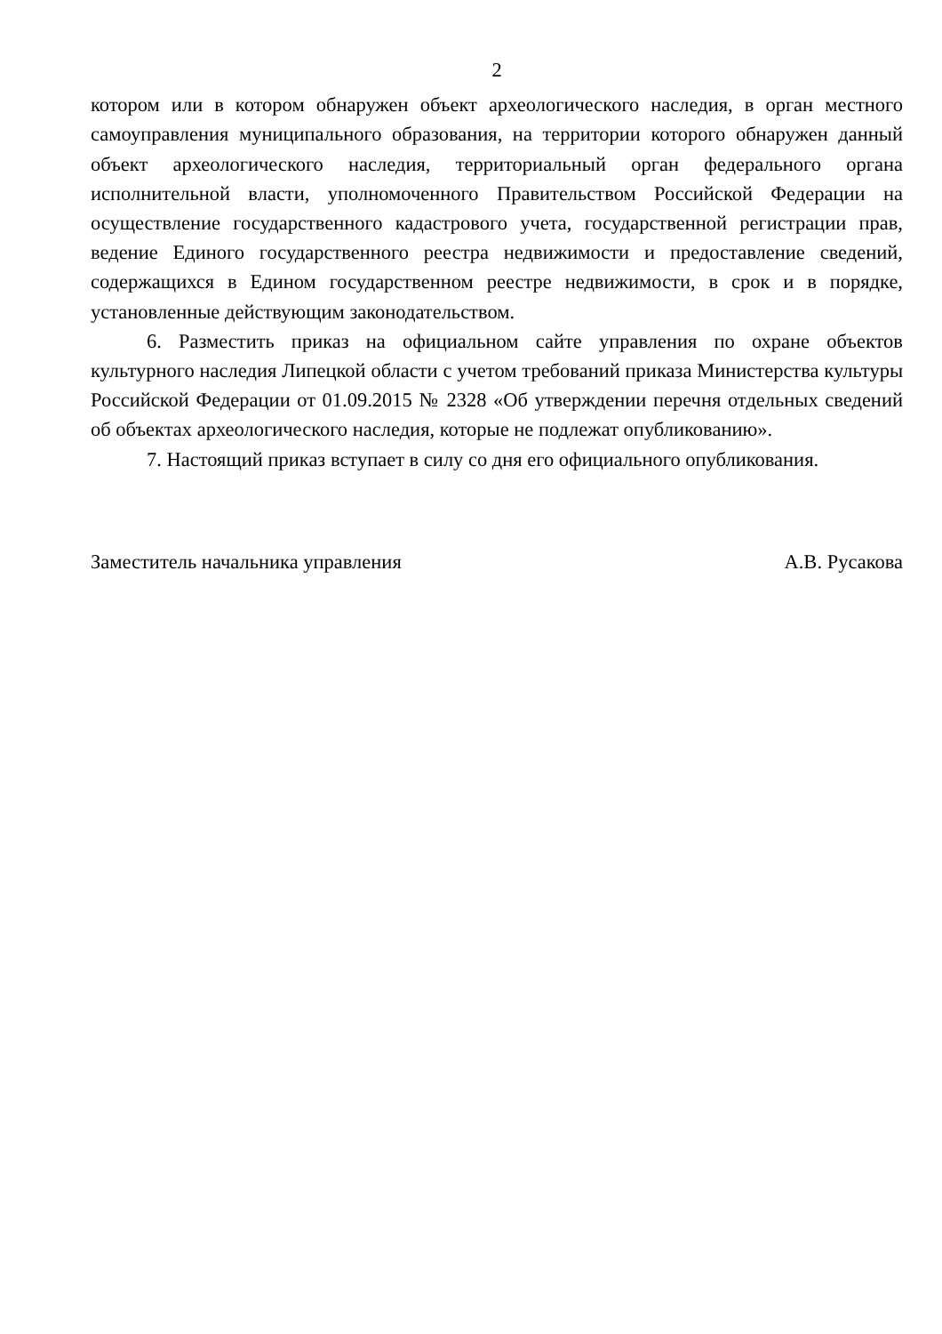2
котором или в котором обнаружен объект археологического наследия, в орган местного самоуправления муниципального образования, на территории которого обнаружен данный объект археологического наследия, территориальный орган федерального органа исполнительной власти, уполномоченного Правительством Российской Федерации на осуществление государственного кадастрового учета, государственной регистрации прав, ведение Единого государственного реестра недвижимости и предоставление сведений, содержащихся в Едином государственном реестре недвижимости, в срок и в порядке, установленные действующим законодательством.
6. Разместить приказ на официальном сайте управления по охране объектов культурного наследия Липецкой области с учетом требований приказа Министерства культуры Российской Федерации от 01.09.2015 № 2328 «Об утверждении перечня отдельных сведений об объектах археологического наследия, которые не подлежат опубликованию».
7. Настоящий приказ вступает в силу со дня его официального опубликования.
Заместитель начальника управления А.В. Русакова